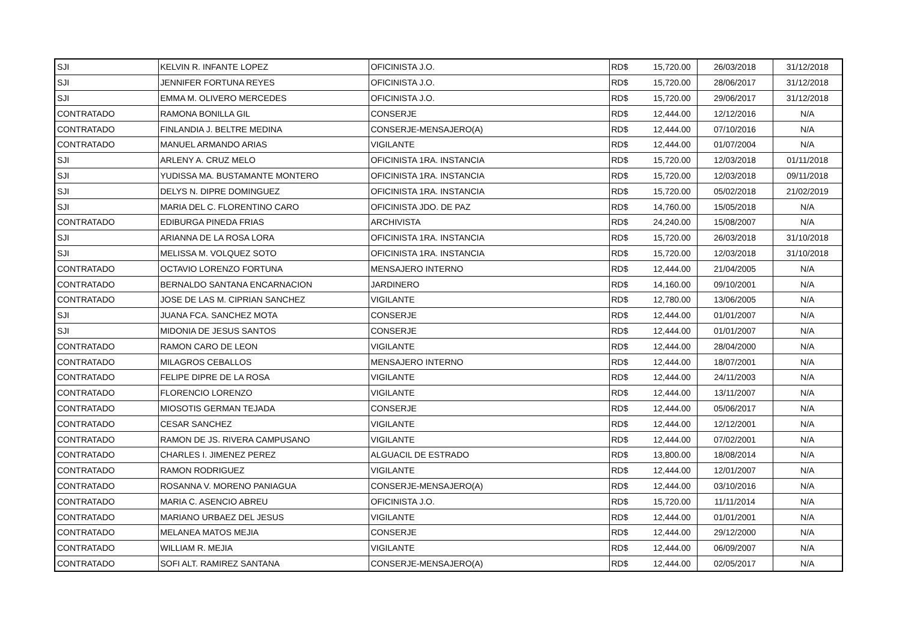| SJI | KELVIN R. INFANTE LOPEZ | OFICINISTA J.O. | RD$ | 15,720.00 | 26/03/2018 | 31/12/2018 |
| SJI | JENNIFER FORTUNA REYES | OFICINISTA J.O. | RD$ | 15,720.00 | 28/06/2017 | 31/12/2018 |
| SJI | EMMA M. OLIVERO MERCEDES | OFICINISTA J.O. | RD$ | 15,720.00 | 29/06/2017 | 31/12/2018 |
| CONTRATADO | RAMONA BONILLA GIL | CONSERJE | RD$ | 12,444.00 | 12/12/2016 | N/A |
| CONTRATADO | FINLANDIA J. BELTRE MEDINA | CONSERJE-MENSAJERO(A) | RD$ | 12,444.00 | 07/10/2016 | N/A |
| CONTRATADO | MANUEL ARMANDO ARIAS | VIGILANTE | RD$ | 12,444.00 | 01/07/2004 | N/A |
| SJI | ARLENY A. CRUZ MELO | OFICINISTA 1RA. INSTANCIA | RD$ | 15,720.00 | 12/03/2018 | 01/11/2018 |
| SJI | YUDISSA MA. BUSTAMANTE MONTERO | OFICINISTA 1RA. INSTANCIA | RD$ | 15,720.00 | 12/03/2018 | 09/11/2018 |
| SJI | DELYS N. DIPRE DOMINGUEZ | OFICINISTA 1RA. INSTANCIA | RD$ | 15,720.00 | 05/02/2018 | 21/02/2019 |
| SJI | MARIA DEL C. FLORENTINO CARO | OFICINISTA JDO. DE PAZ | RD$ | 14,760.00 | 15/05/2018 | N/A |
| CONTRATADO | EDIBURGA PINEDA FRIAS | ARCHIVISTA | RD$ | 24,240.00 | 15/08/2007 | N/A |
| SJI | ARIANNA DE LA ROSA LORA | OFICINISTA 1RA. INSTANCIA | RD$ | 15,720.00 | 26/03/2018 | 31/10/2018 |
| SJI | MELISSA M. VOLQUEZ SOTO | OFICINISTA 1RA. INSTANCIA | RD$ | 15,720.00 | 12/03/2018 | 31/10/2018 |
| CONTRATADO | OCTAVIO LORENZO FORTUNA | MENSAJERO INTERNO | RD$ | 12,444.00 | 21/04/2005 | N/A |
| CONTRATADO | BERNALDO SANTANA ENCARNACION | JARDINERO | RD$ | 14,160.00 | 09/10/2001 | N/A |
| CONTRATADO | JOSE DE LAS M. CIPRIAN SANCHEZ | VIGILANTE | RD$ | 12,780.00 | 13/06/2005 | N/A |
| SJI | JUANA FCA. SANCHEZ MOTA | CONSERJE | RD$ | 12,444.00 | 01/01/2007 | N/A |
| SJI | MIDONIA DE JESUS SANTOS | CONSERJE | RD$ | 12,444.00 | 01/01/2007 | N/A |
| CONTRATADO | RAMON CARO DE LEON | VIGILANTE | RD$ | 12,444.00 | 28/04/2000 | N/A |
| CONTRATADO | MILAGROS CEBALLOS | MENSAJERO INTERNO | RD$ | 12,444.00 | 18/07/2001 | N/A |
| CONTRATADO | FELIPE DIPRE DE LA ROSA | VIGILANTE | RD$ | 12,444.00 | 24/11/2003 | N/A |
| CONTRATADO | FLORENCIO LORENZO | VIGILANTE | RD$ | 12,444.00 | 13/11/2007 | N/A |
| CONTRATADO | MIOSOTIS GERMAN TEJADA | CONSERJE | RD$ | 12,444.00 | 05/06/2017 | N/A |
| CONTRATADO | CESAR SANCHEZ | VIGILANTE | RD$ | 12,444.00 | 12/12/2001 | N/A |
| CONTRATADO | RAMON DE JS. RIVERA CAMPUSANO | VIGILANTE | RD$ | 12,444.00 | 07/02/2001 | N/A |
| CONTRATADO | CHARLES I. JIMENEZ PEREZ | ALGUACIL DE ESTRADO | RD$ | 13,800.00 | 18/08/2014 | N/A |
| CONTRATADO | RAMON RODRIGUEZ | VIGILANTE | RD$ | 12,444.00 | 12/01/2007 | N/A |
| CONTRATADO | ROSANNA V. MORENO PANIAGUA | CONSERJE-MENSAJERO(A) | RD$ | 12,444.00 | 03/10/2016 | N/A |
| CONTRATADO | MARIA C. ASENCIO ABREU | OFICINISTA J.O. | RD$ | 15,720.00 | 11/11/2014 | N/A |
| CONTRATADO | MARIANO URBAEZ DEL JESUS | VIGILANTE | RD$ | 12,444.00 | 01/01/2001 | N/A |
| CONTRATADO | MELANEA MATOS MEJIA | CONSERJE | RD$ | 12,444.00 | 29/12/2000 | N/A |
| CONTRATADO | WILLIAM R. MEJIA | VIGILANTE | RD$ | 12,444.00 | 06/09/2007 | N/A |
| CONTRATADO | SOFI ALT. RAMIREZ SANTANA | CONSERJE-MENSAJERO(A) | RD$ | 12,444.00 | 02/05/2017 | N/A |